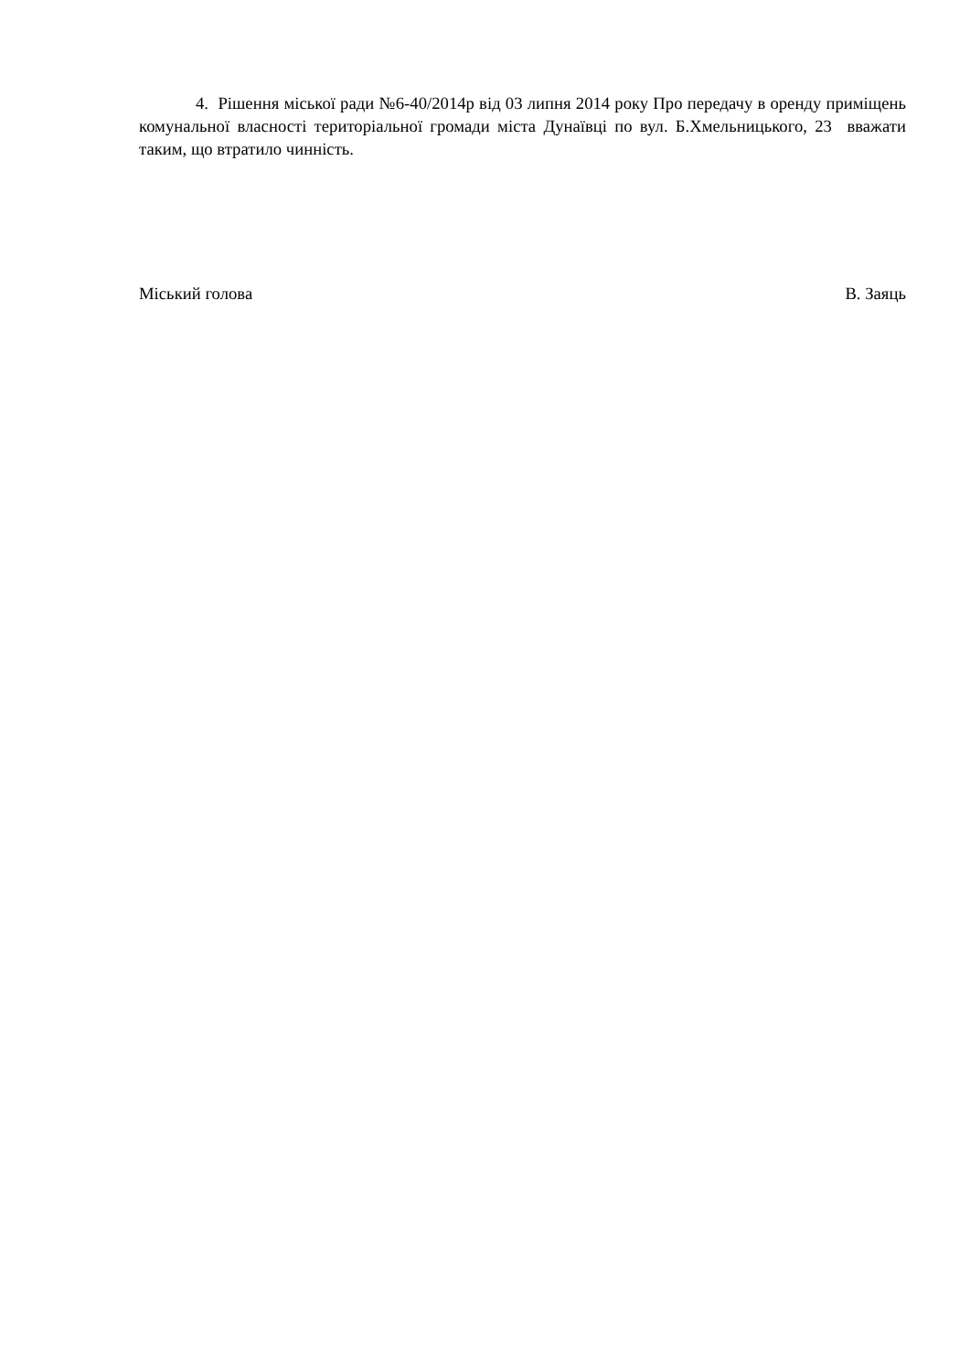4. Рішення міської ради №6-40/2014р від 03 липня 2014 року Про передачу в оренду приміщень комунальної власності територіальної громади міста Дунаївці по вул. Б.Хмельницького, 23 вважати таким, що втратило чинність.
Міський голова В. Заяць